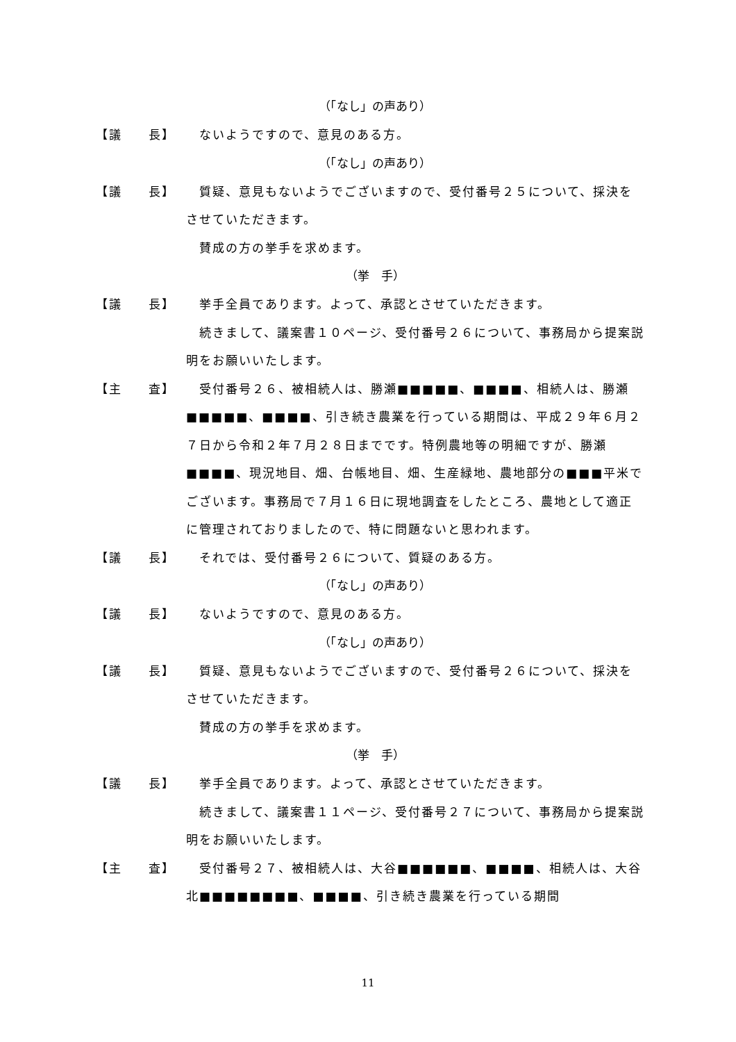（「なし」の声あり）
【議　　長】 　ないようですので、意見のある方。
（「なし」の声あり）
【議　　長】 　質疑、意見もないようでございますので、受付番号２５について、採決をさせていただきます。
　賛成の方の挙手を求めます。
（挙　手）
【議　　長】 　挙手全員であります。よって、承認とさせていただきます。
　続きまして、議案書１０ページ、受付番号２６について、事務局から提案説明をお願いいたします。
【主　　査】 　受付番号２６、被相続人は、勝瀬■■■■■、■■■■、相続人は、勝瀬■■■■■、■■■■、引き続き農業を行っている期間は、平成２９年６月２７日から令和２年７月２８日までです。特例農地等の明細ですが、勝瀬■■■■、現況地目、畑、台帳地目、畑、生産緑地、農地部分の■■■平米でございます。事務局で７月１６日に現地調査をしたところ、農地として適正に管理されておりましたので、特に問題ないと思われます。
【議　　長】 　それでは、受付番号２６について、質疑のある方。
（「なし」の声あり）
【議　　長】 　ないようですので、意見のある方。
（「なし」の声あり）
【議　　長】 　質疑、意見もないようでございますので、受付番号２６について、採決をさせていただきます。
　賛成の方の挙手を求めます。
（挙　手）
【議　　長】 　挙手全員であります。よって、承認とさせていただきます。
　続きまして、議案書１１ページ、受付番号２７について、事務局から提案説明をお願いいたします。
【主　　査】 　受付番号２７、被相続人は、大谷■■■■■■、■■■■、相続人は、大谷北■■■■■■■■、■■■■、引き続き農業を行っている期間
11